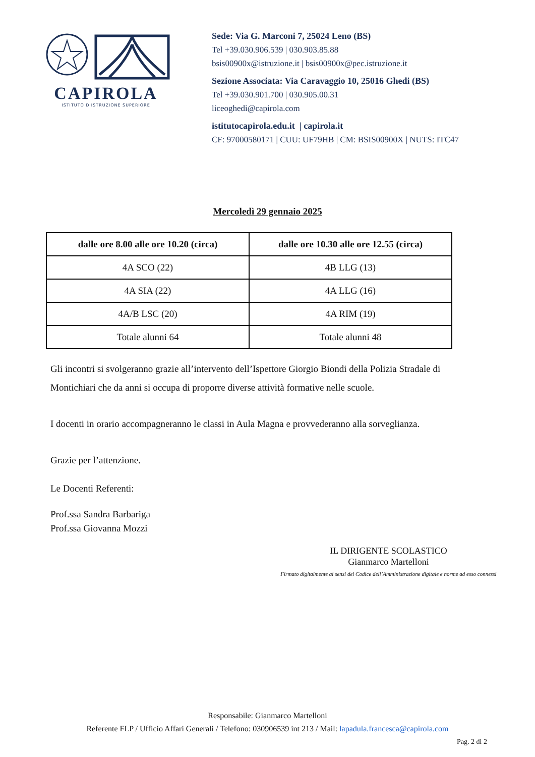CAPIROLA
ISTITUTO D'ISTRUZIONE SUPERIORE
Sede: Via G. Marconi 7, 25024 Leno (BS)
Tel +39.030.906.539 | 030.903.85.88
bsis00900x@istruzione.it | bsis00900x@pec.istruzione.it
Sezione Associata: Via Caravaggio 10, 25016 Ghedi (BS)
Tel +39.030.901.700 | 030.905.00.31
liceoghedi@capirola.com
istitutocapirola.edu.it | capirola.it
CF: 97000580171 | CUU: UF79HB | CM: BSIS00900X | NUTS: ITC47
Mercoledì 29 gennaio 2025
| dalle ore 8.00 alle ore 10.20 (circa) | dalle ore 10.30 alle ore 12.55 (circa) |
| --- | --- |
| 4A SCO (22) | 4B LLG (13) |
| 4A SIA (22) | 4A LLG (16) |
| 4A/B LSC (20) | 4A RIM (19) |
| Totale alunni 64 | Totale alunni 48 |
Gli incontri si svolgeranno grazie all’intervento dell’Ispettore Giorgio Biondi della Polizia Stradale di Montichiari che da anni si occupa di proporre diverse attività formative nelle scuole.
I docenti in orario accompagneranno le classi in Aula Magna e provvederanno alla sorveglianza.
Grazie per l’attenzione.
Le Docenti Referenti:
Prof.ssa Sandra Barbariga
Prof.ssa Giovanna Mozzi
IL DIRIGENTE SCOLASTICO
Gianmarco Martelloni
Firmato digitalmente ai sensi del Codice dell’Amministrazione digitale e norme ad esso connessi
Responsabile: Gianmarco Martelloni
Referente FLP / Ufficio Affari Generali / Telefono: 030906539 int 213 / Mail: lapadula.francesca@capirola.com
Pag. 2 di 2